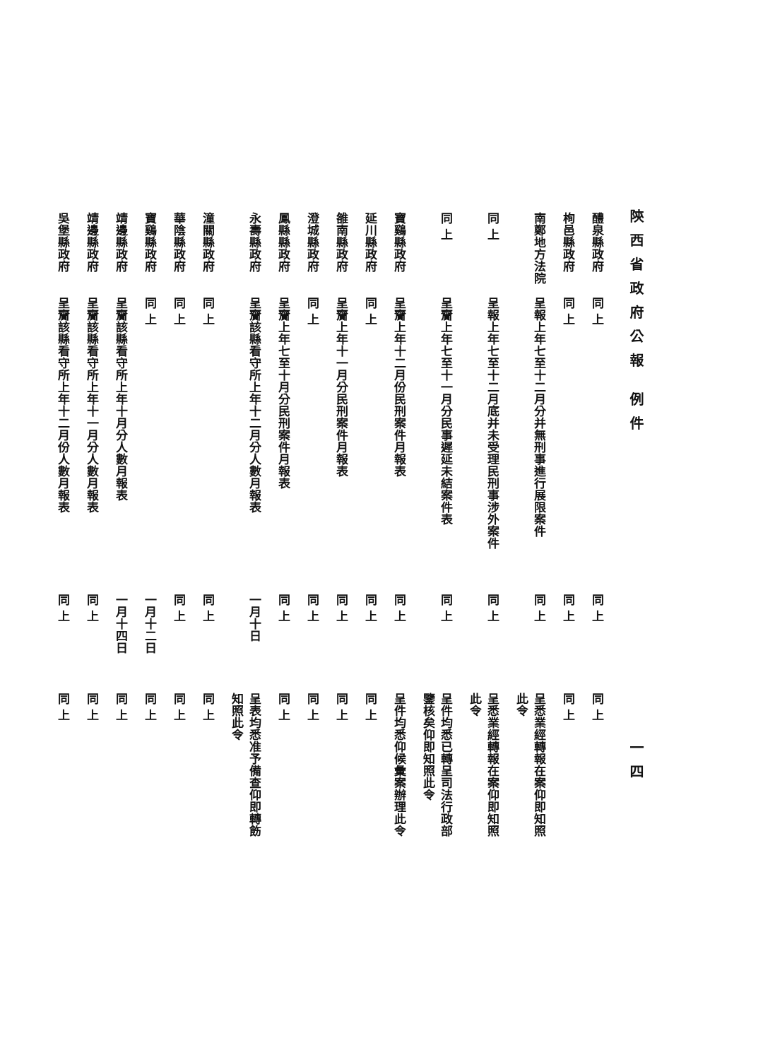陝西省政府公報 例件 一四
| 醴泉縣政府 | 同 上 | 同 上 | 同 上 |
| 栒邑縣政府 | 同 上 | 同 上 | 同 上 |
| 南鄭地方法院 | 呈報上年七至十二月分并無刑事進行展限案件 | 同 上 | 呈悉業經轉報在案仰即知照此令 |
| 同 上 | 呈報上年七至十二月底并未受理民刑事涉外案件 | 同 上 | 呈悉業經轉報在案仰即知照此令 |
| 同 上 | 呈齎上年七至十一月分民事遲延未結案件表 | 同 上 | 呈件均悉已轉呈司法行政部鑒核矣仰即知照此令 |
| 寶鷄縣政府 | 呈齎上年十二月份民刑案件月報表 | 同 上 | 呈件均悉仰候彙案辦理此令 |
| 延川縣政府 | 同 上 | 同 上 | 同 上 |
| 雒南縣政府 | 呈齎上年十一月分民刑案件月報表 | 同 上 | 同 上 |
| 澄城縣政府 | 同 上 | 同 上 | 同 上 |
| 鳳縣縣政府 | 呈齎上年七至十月分民刑案件月報表 | 同 上 | 同 上 |
| 永壽縣政府 | 呈齎該縣看守所上年十二月分人數月報表 | 一月十日 | 呈表均悉准予備查仰即轉飭知照此令 |
| 潼關縣政府 | 同 上 | 同 上 | 同 上 |
| 華陰縣政府 | 同 上 | 同 上 | 同 上 |
| 寶鷄縣政府 | 同 上 | 一月十二日 | 同 上 |
| 靖邊縣政府 | 呈齎該縣看守所上年十月分人數月報表 | 一月十四日 | 同 上 |
| 靖邊縣政府 | 呈齎該縣看守所上年十一月分人數月報表 | 同 上 | 同 上 |
| 吳堡縣政府 | 呈齎該縣看守所上年十二月份人數月報表 | 同 上 | 同 上 |